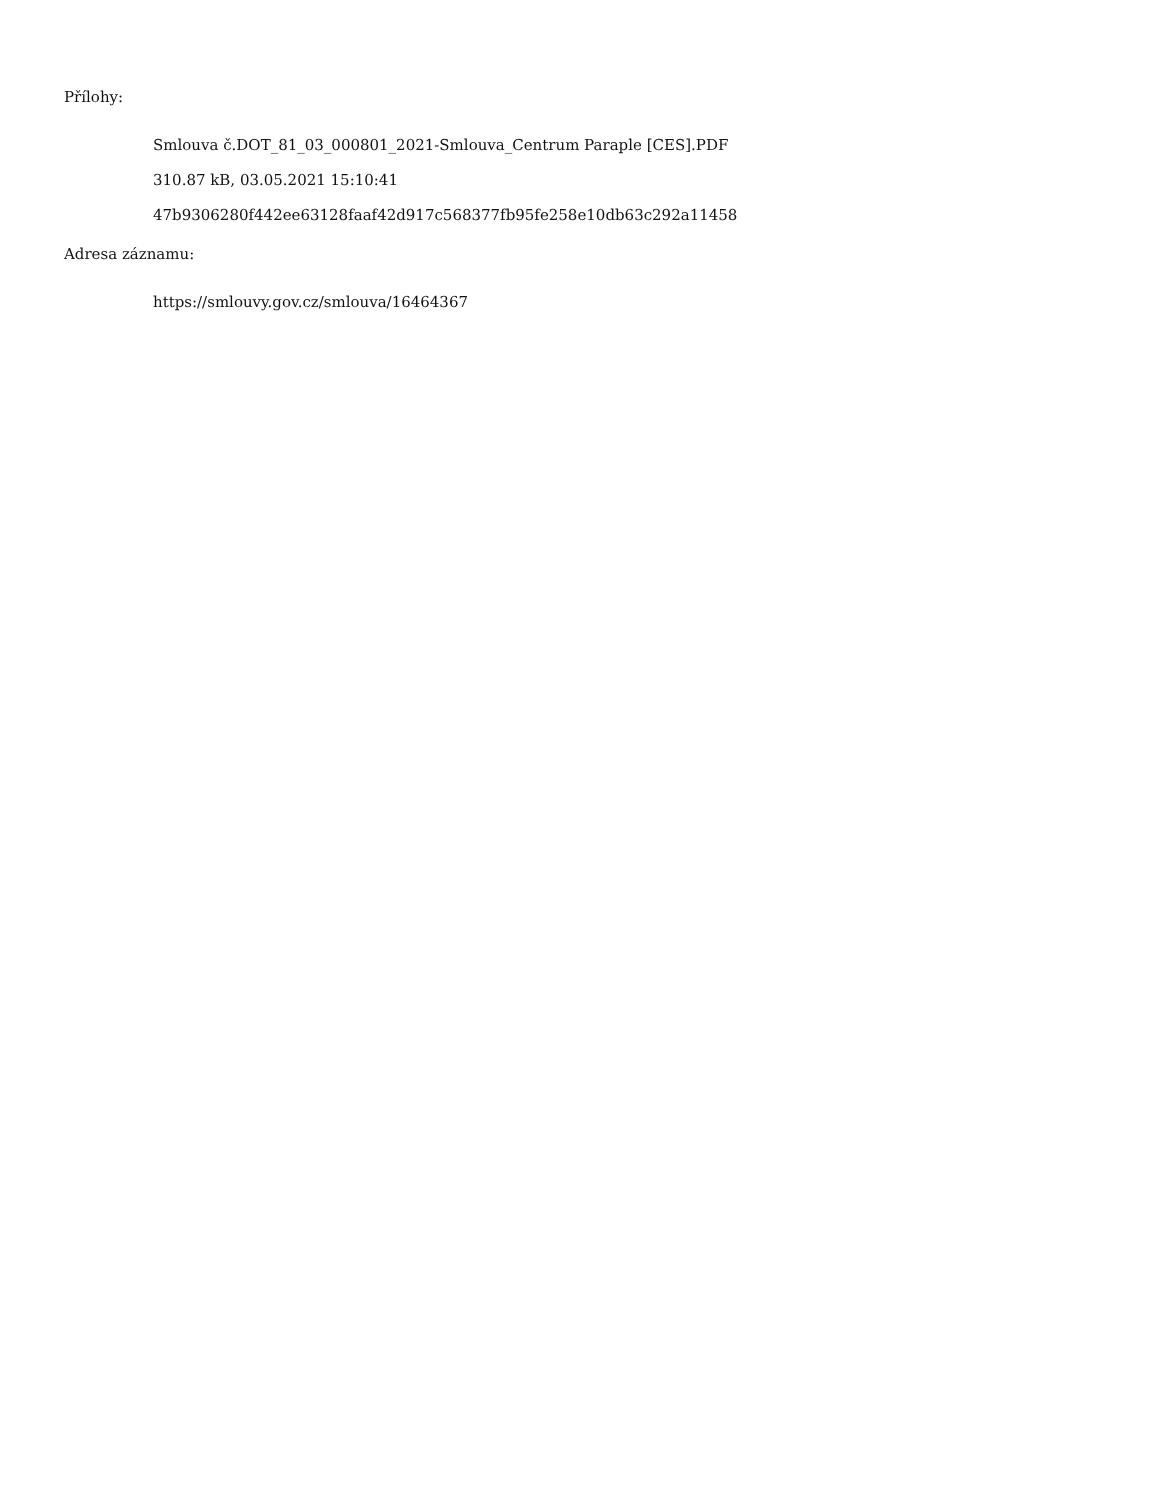Přílohy:
Smlouva č.DOT_81_03_000801_2021-Smlouva_Centrum Paraple [CES].PDF
310.87 kB, 03.05.2021 15:10:41
47b9306280f442ee63128faaf42d917c568377fb95fe258e10db63c292a11458
Adresa záznamu:
https://smlouvy.gov.cz/smlouva/16464367